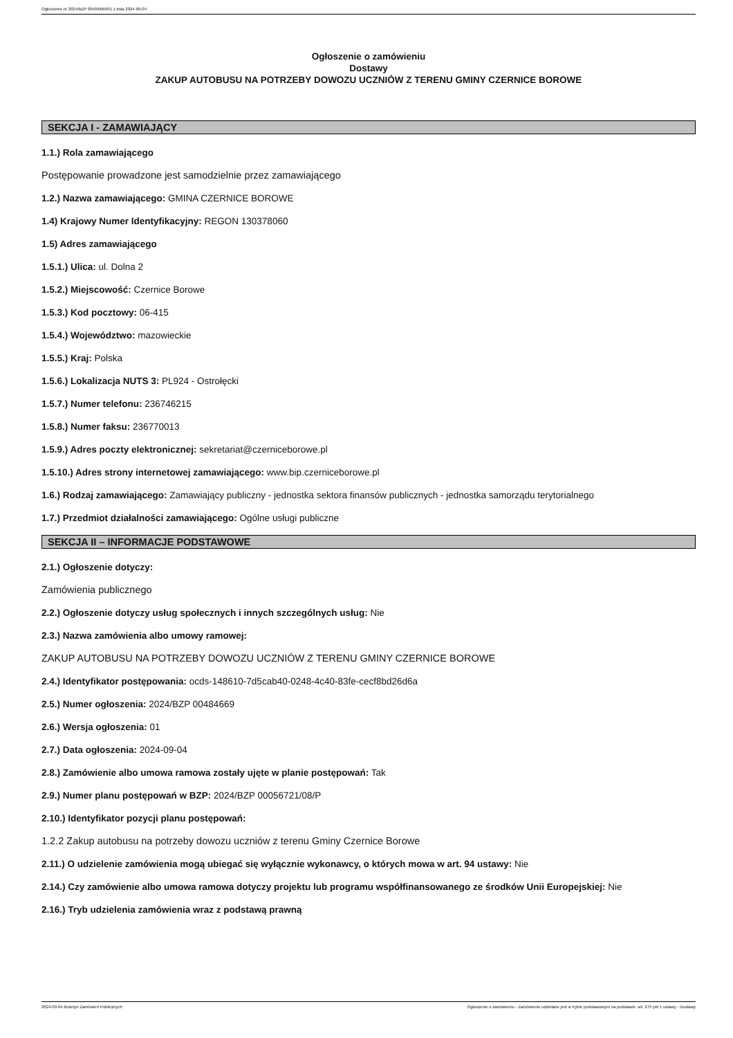Ogłoszenie nr 2024/BZP 00484669/01 z dnia 2024-09-04
Ogłoszenie o zamówieniu
Dostawy
ZAKUP AUTOBUSU NA POTRZEBY DOWOZU UCZNIÓW Z TERENU GMINY CZERNICE BOROWE
SEKCJA I - ZAMAWIAJĄCY
1.1.) Rola zamawiającego
Postępowanie prowadzone jest samodzielnie przez zamawiającego
1.2.) Nazwa zamawiającego: GMINA CZERNICE BOROWE
1.4) Krajowy Numer Identyfikacyjny: REGON 130378060
1.5) Adres zamawiającego
1.5.1.) Ulica: ul. Dolna 2
1.5.2.) Miejscowość: Czernice Borowe
1.5.3.) Kod pocztowy: 06-415
1.5.4.) Województwo: mazowieckie
1.5.5.) Kraj: Polska
1.5.6.) Lokalizacja NUTS 3: PL924 - Ostrołęcki
1.5.7.) Numer telefonu: 236746215
1.5.8.) Numer faksu: 236770013
1.5.9.) Adres poczty elektronicznej: sekretariat@czerniceborowe.pl
1.5.10.) Adres strony internetowej zamawiającego: www.bip.czerniceborowe.pl
1.6.) Rodzaj zamawiającego: Zamawiający publiczny - jednostka sektora finansów publicznych - jednostka samorządu terytorialnego
1.7.) Przedmiot działalności zamawiającego: Ogólne usługi publiczne
SEKCJA II – INFORMACJE PODSTAWOWE
2.1.) Ogłoszenie dotyczy:
Zamówienia publicznego
2.2.) Ogłoszenie dotyczy usług społecznych i innych szczególnych usług: Nie
2.3.) Nazwa zamówienia albo umowy ramowej:
ZAKUP AUTOBUSU NA POTRZEBY DOWOZU UCZNIÓW Z TERENU GMINY CZERNICE BOROWE
2.4.) Identyfikator postępowania: ocds-148610-7d5cab40-0248-4c40-83fe-cecf8bd26d6a
2.5.) Numer ogłoszenia: 2024/BZP 00484669
2.6.) Wersja ogłoszenia: 01
2.7.) Data ogłoszenia: 2024-09-04
2.8.) Zamówienie albo umowa ramowa zostały ujęte w planie postępowań: Tak
2.9.) Numer planu postępowań w BZP: 2024/BZP 00056721/08/P
2.10.) Identyfikator pozycji planu postępowań:
1.2.2 Zakup autobusu na potrzeby dowozu uczniów z terenu Gminy Czernice Borowe
2.11.) O udzielenie zamówienia mogą ubiegać się wyłącznie wykonawcy, o których mowa w art. 94 ustawy: Nie
2.14.) Czy zamówienie albo umowa ramowa dotyczy projektu lub programu współfinansowanego ze środków Unii Europejskiej: Nie
2.16.) Tryb udzielenia zamówienia wraz z podstawą prawną
2024-09-04 Biuletyn Zamówień Publicznych Ogłoszenie o zamówieniu - Zamówienie udzielane jest w trybie podstawowym na podstawie: art. 275 pkt 1 ustawy - Dostawy